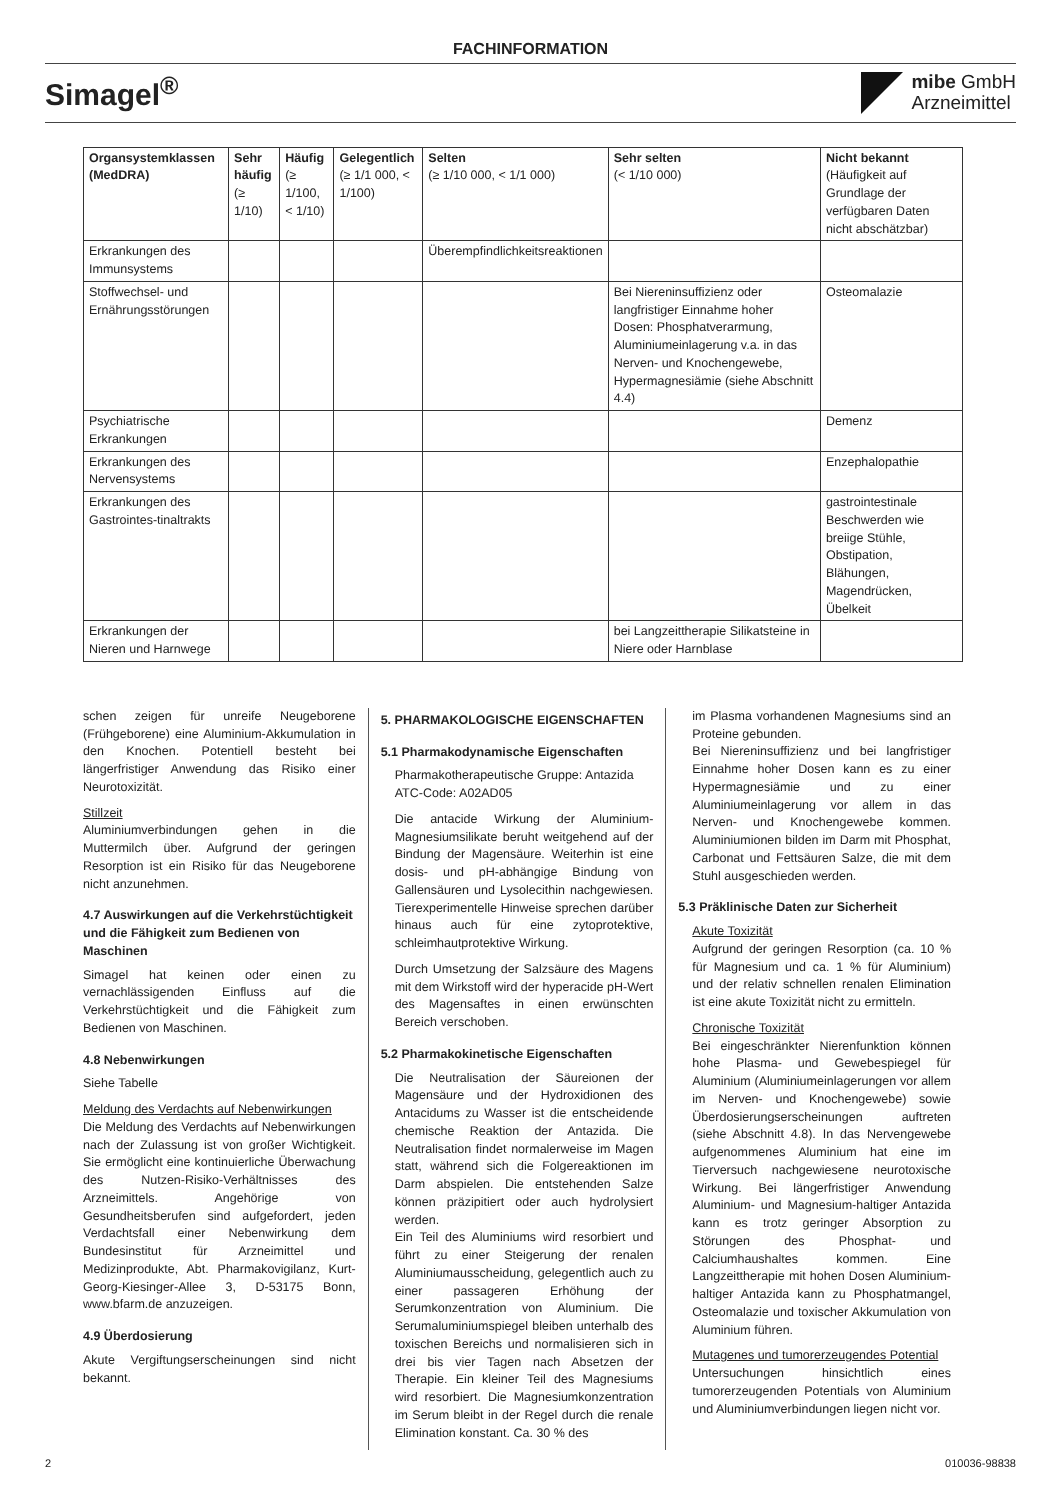FACHINFORMATION
Simagel<sup>®</sup>
mibe GmbH
Arzneimittel
| Organsystemklassen (MedDRA) | Sehr häufig (≥ 1/10) | Häufig (≥ 1/100, < 1/10) | Gelegentlich (≥ 1/1 000, < 1/100) | Selten (≥ 1/10 000, < 1/1 000) | Sehr selten (< 1/10 000) | Nicht bekannt (Häufigkeit auf Grundlage der verfügbaren Daten nicht abschätzbar) |
| --- | --- | --- | --- | --- | --- | --- |
| Erkrankungen des Immunsystems | | | | Überempfindlichkeitsreaktionen | | |
| Stoffwechsel- und Ernährungsstörungen | | | | | Bei Niereninsuffizienz oder langfristiger Einnahme hoher Dosen: Phosphatverarmung, Aluminiumeinlagerung v.a. in das Nerven- und Knochengewebe, Hypermagnesiämie (siehe Abschnitt 4.4) | Osteomalazie |
| Psychiatrische Erkrankungen | | | | | | Demenz |
| Erkrankungen des Nervensystems | | | | | | Enzephalopathie |
| Erkrankungen des Gastrointes-tinaltrakts | | | | | | gastrointestinale Beschwerden wie breiige Stühle, Obstipation, Blähungen, Magendrücken, Übelkeit |
| Erkrankungen der Nieren und Harnwege | | | | | bei Langzeittherapie Silikatsteine in Niere oder Harnblase | |
schen zeigen für unreife Neugeborene (Frühgeborene) eine Aluminium-Akkumulation in den Knochen. Potentiell besteht bei längerfristiger Anwendung das Risiko einer Neurotoxizität.
Stillzeit
Aluminiumverbindungen gehen in die Muttermilch über. Aufgrund der geringen Resorption ist ein Risiko für das Neugeborene nicht anzunehmen.
4.7 Auswirkungen auf die Verkehrstüchtigkeit und die Fähigkeit zum Bedienen von Maschinen
Simagel hat keinen oder einen zu vernachlässigenden Einfluss auf die Verkehrstüchtigkeit und die Fähigkeit zum Bedienen von Maschinen.
4.8 Nebenwirkungen
Siehe Tabelle
Meldung des Verdachts auf Nebenwirkungen
Die Meldung des Verdachts auf Nebenwirkungen nach der Zulassung ist von großer Wichtigkeit. Sie ermöglicht eine kontinuierliche Überwachung des Nutzen-Risiko-Verhältnisses des Arzneimittels. Angehörige von Gesundheitsberufen sind aufgefordert, jeden Verdachtsfall einer Nebenwirkung dem Bundesinstitut für Arzneimittel und Medizinprodukte, Abt. Pharmakovigilanz, Kurt-Georg-Kiesinger-Allee 3, D-53175 Bonn, www.bfarm.de anzuzeigen.
4.9 Überdosierung
Akute Vergiftungserscheinungen sind nicht bekannt.
5. PHARMAKOLOGISCHE EIGENSCHAFTEN
5.1 Pharmakodynamische Eigenschaften
Pharmakotherapeutische Gruppe: Antazida
ATC-Code: A02AD05
Die antacide Wirkung der Aluminium-Magnesiumsilikate beruht weitgehend auf der Bindung der Magensäure. Weiterhin ist eine dosis- und pH-abhängige Bindung von Gallensäuren und Lysolecithin nachgewiesen. Tierexperimentelle Hinweise sprechen darüber hinaus auch für eine zytoprotektive, schleimhautprotektive Wirkung.
Durch Umsetzung der Salzsäure des Magens mit dem Wirkstoff wird der hyperacide pH-Wert des Magensaftes in einen erwünschten Bereich verschoben.
5.2 Pharmakokinetische Eigenschaften
Die Neutralisation der Säureionen der Magensäure und der Hydroxidionen des Antacidums zu Wasser ist die entscheidende chemische Reaktion der Antazida. Die Neutralisation findet normalerweise im Magen statt, während sich die Folgereaktionen im Darm abspielen. Die entstehenden Salze können präzipitiert oder auch hydrolysiert werden.
Ein Teil des Aluminiums wird resorbiert und führt zu einer Steigerung der renalen Aluminiumausscheidung, gelegentlich auch zu einer passageren Erhöhung der Serumkonzentration von Aluminium. Die Serumaluminiumspiegel bleiben unterhalb des toxischen Bereichs und normalisieren sich in drei bis vier Tagen nach Absetzen der Therapie. Ein kleiner Teil des Magnesiums wird resorbiert. Die Magnesiumkonzentration im Serum bleibt in der Regel durch die renale Elimination konstant. Ca. 30 % des
im Plasma vorhandenen Magnesiums sind an Proteine gebunden.
Bei Niereninsuffizienz und bei langfristiger Einnahme hoher Dosen kann es zu einer Hypermagnesiämie und zu einer Aluminiumeinlagerung vor allem in das Nerven- und Knochengewebe kommen. Aluminiumionen bilden im Darm mit Phosphat, Carbonat und Fettsäuren Salze, die mit dem Stuhl ausgeschieden werden.
5.3 Präklinische Daten zur Sicherheit
Akute Toxizität
Aufgrund der geringen Resorption (ca. 10 % für Magnesium und ca. 1 % für Aluminium) und der relativ schnellen renalen Elimination ist eine akute Toxizität nicht zu ermitteln.
Chronische Toxizität
Bei eingeschränkter Nierenfunktion können hohe Plasma- und Gewebespiegel für Aluminium (Aluminiumeinlagerungen vor allem im Nerven- und Knochengewebe) sowie Überdosierungserscheinungen auftreten (siehe Abschnitt 4.8). In das Nervengewebe aufgenommenes Aluminium hat eine im Tierversuch nachgewiesene neurotoxische Wirkung. Bei längerfristiger Anwendung Aluminium- und Magnesium-haltiger Antazida kann es trotz geringer Absorption zu Störungen des Phosphat- und Calciumhaushaltes kommen. Eine Langzeittherapie mit hohen Dosen Aluminium-haltiger Antazida kann zu Phosphatmangel, Osteomalazie und toxischer Akkumulation von Aluminium führen.
Mutagenes und tumorerzeugendes Potential
Untersuchungen hinsichtlich eines tumorerzeugenden Potentials von Aluminium und Aluminiumverbindungen liegen nicht vor.
2 010036-98838